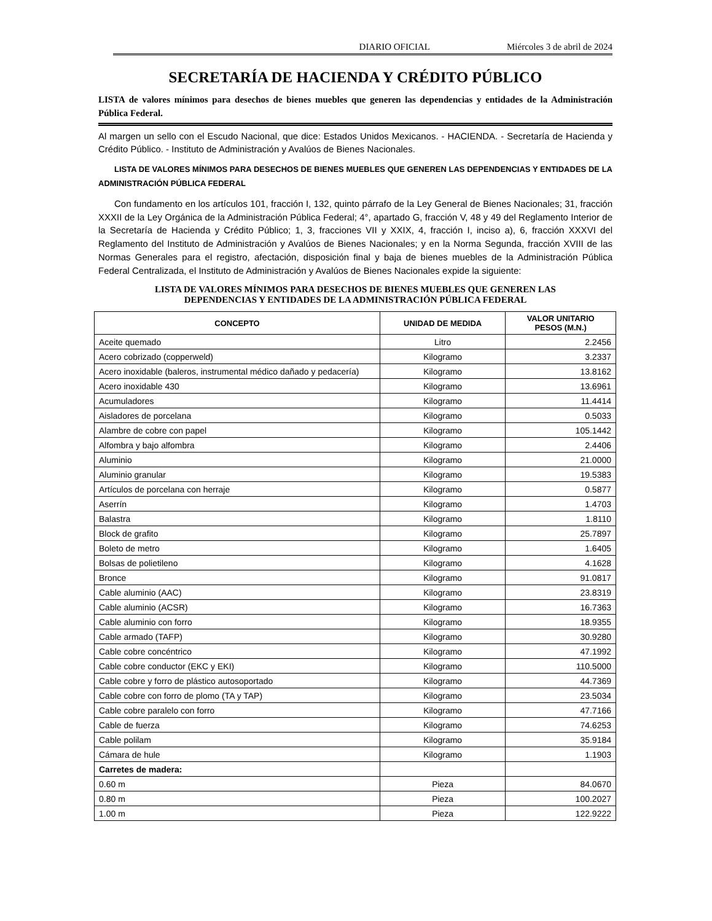DIARIO OFICIAL Miércoles 3 de abril de 2024
SECRETARÍA DE HACIENDA Y CRÉDITO PÚBLICO
LISTA de valores mínimos para desechos de bienes muebles que generen las dependencias y entidades de la Administración Pública Federal.
Al margen un sello con el Escudo Nacional, que dice: Estados Unidos Mexicanos. - HACIENDA. - Secretaría de Hacienda y Crédito Público. - Instituto de Administración y Avalúos de Bienes Nacionales.
LISTA DE VALORES MÍNIMOS PARA DESECHOS DE BIENES MUEBLES QUE GENEREN LAS DEPENDENCIAS Y ENTIDADES DE LA ADMINISTRACIÓN PÚBLICA FEDERAL
Con fundamento en los artículos 101, fracción I, 132, quinto párrafo de la Ley General de Bienes Nacionales; 31, fracción XXXII de la Ley Orgánica de la Administración Pública Federal; 4°, apartado G, fracción V, 48 y 49 del Reglamento Interior de la Secretaría de Hacienda y Crédito Público; 1, 3, fracciones VII y XXIX, 4, fracción I, inciso a), 6, fracción XXXVI del Reglamento del Instituto de Administración y Avalúos de Bienes Nacionales; y en la Norma Segunda, fracción XVIII de las Normas Generales para el registro, afectación, disposición final y baja de bienes muebles de la Administración Pública Federal Centralizada, el Instituto de Administración y Avalúos de Bienes Nacionales expide la siguiente:
LISTA DE VALORES MÍNIMOS PARA DESECHOS DE BIENES MUEBLES QUE GENEREN LAS
DEPENDENCIAS Y ENTIDADES DE LA ADMINISTRACIÓN PÚBLICA FEDERAL
| CONCEPTO | UNIDAD DE MEDIDA | VALOR UNITARIO PESOS (M.N.) |
| --- | --- | --- |
| Aceite quemado | Litro | 2.2456 |
| Acero cobrizado (copperweld) | Kilogramo | 3.2337 |
| Acero inoxidable (baleros, instrumental médico dañado y pedacería) | Kilogramo | 13.8162 |
| Acero inoxidable 430 | Kilogramo | 13.6961 |
| Acumuladores | Kilogramo | 11.4414 |
| Aisladores de porcelana | Kilogramo | 0.5033 |
| Alambre de cobre con papel | Kilogramo | 105.1442 |
| Alfombra y bajo alfombra | Kilogramo | 2.4406 |
| Aluminio | Kilogramo | 21.0000 |
| Aluminio granular | Kilogramo | 19.5383 |
| Artículos de porcelana con herraje | Kilogramo | 0.5877 |
| Aserrín | Kilogramo | 1.4703 |
| Balastra | Kilogramo | 1.8110 |
| Block de grafito | Kilogramo | 25.7897 |
| Boleto de metro | Kilogramo | 1.6405 |
| Bolsas de polietileno | Kilogramo | 4.1628 |
| Bronce | Kilogramo | 91.0817 |
| Cable aluminio (AAC) | Kilogramo | 23.8319 |
| Cable aluminio (ACSR) | Kilogramo | 16.7363 |
| Cable aluminio con forro | Kilogramo | 18.9355 |
| Cable armado (TAFP) | Kilogramo | 30.9280 |
| Cable cobre concéntrico | Kilogramo | 47.1992 |
| Cable cobre conductor (EKC y EKI) | Kilogramo | 110.5000 |
| Cable cobre y forro de plástico autosoportado | Kilogramo | 44.7369 |
| Cable cobre con forro de plomo (TA y TAP) | Kilogramo | 23.5034 |
| Cable cobre paralelo con forro | Kilogramo | 47.7166 |
| Cable de fuerza | Kilogramo | 74.6253 |
| Cable polilam | Kilogramo | 35.9184 |
| Cámara de hule | Kilogramo | 1.1903 |
| Carretes de madera: | | |
| 0.60 m | Pieza | 84.0670 |
| 0.80 m | Pieza | 100.2027 |
| 1.00 m | Pieza | 122.9222 |